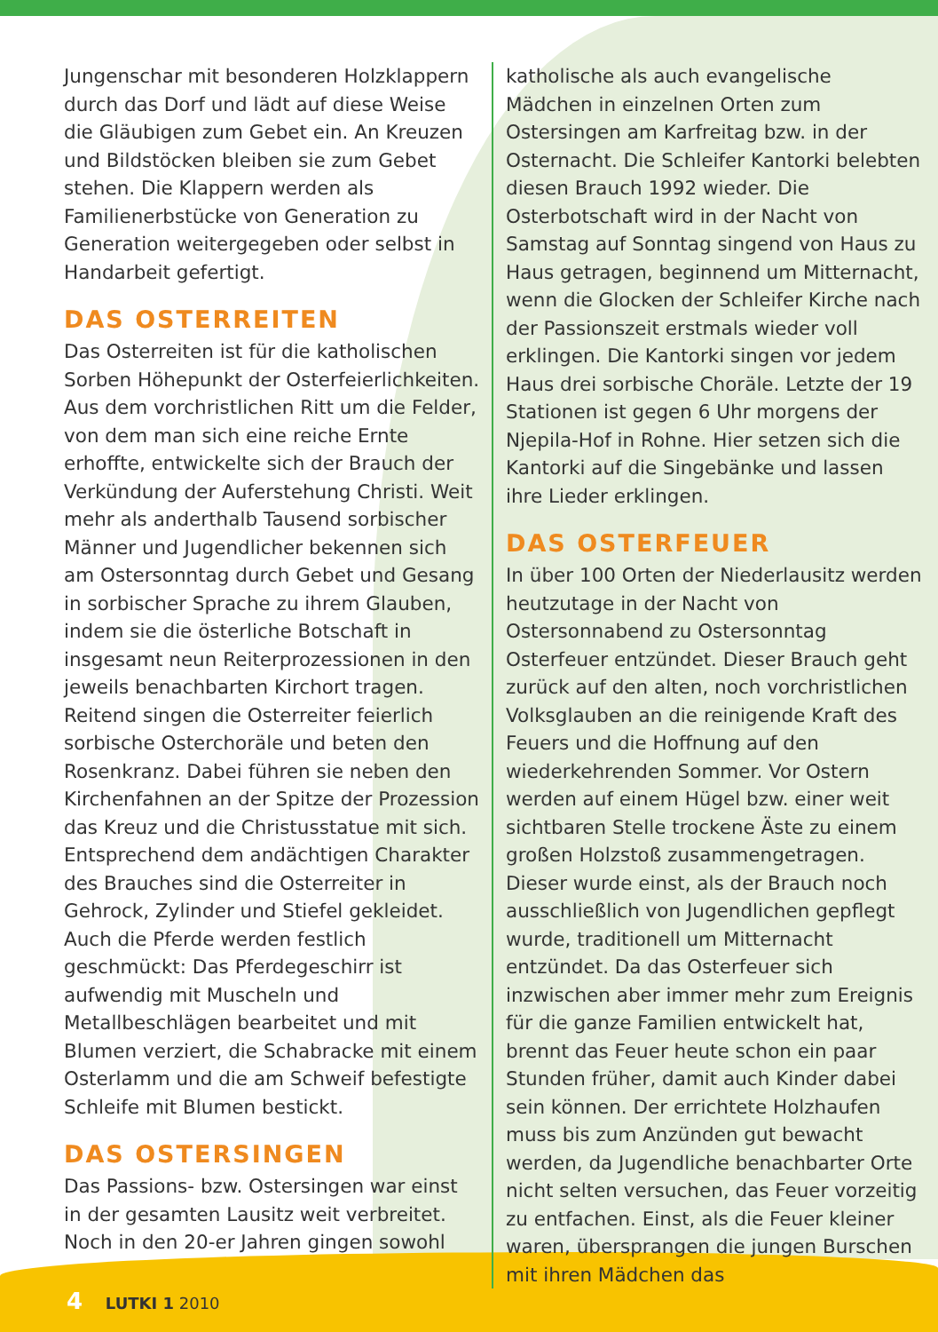Jungenschar mit besonderen Holzklappern durch das Dorf und lädt auf diese Weise die Gläubigen zum Gebet ein. An Kreuzen und Bildstöcken bleiben sie zum Gebet stehen. Die Klappern werden als Familienerbstücke von Generation zu Generation weitergegeben oder selbst in Handarbeit gefertigt.
DAS OSTERREITEN
Das Osterreiten ist für die katholischen Sorben Höhepunkt der Osterfeierlichkeiten. Aus dem vorchristlichen Ritt um die Felder, von dem man sich eine reiche Ernte erhoffte, entwickelte sich der Brauch der Verkündung der Auferstehung Christi. Weit mehr als anderthalb Tausend sorbischer Männer und Jugendlicher bekennen sich am Ostersonntag durch Gebet und Gesang in sorbischer Sprache zu ihrem Glauben, indem sie die österliche Botschaft in insgesamt neun Reiterprozessionen in den jeweils benachbarten Kirchort tragen. Reitend singen die Osterreiter feierlich sorbische Osterchoräle und beten den Rosenkranz. Dabei führen sie neben den Kirchenfahnen an der Spitze der Prozession das Kreuz und die Christusstatue mit sich. Entsprechend dem andächtigen Charakter des Brauches sind die Osterreiter in Gehrock, Zylinder und Stiefel gekleidet. Auch die Pferde werden festlich geschmückt: Das Pferdegeschirr ist aufwendig mit Muscheln und Metallbeschlägen bearbeitet und mit Blumen verziert, die Schabracke mit einem Osterlamm und die am Schweif befestigte Schleife mit Blumen bestickt.
DAS OSTERSINGEN
Das Passions- bzw. Ostersingen war einst in der gesamten Lausitz weit verbreitet. Noch in den 20-er Jahren gingen sowohl
katholische als auch evangelische Mädchen in einzelnen Orten zum Ostersingen am Karfreitag bzw. in der Osternacht. Die Schleifer Kantorki belebten diesen Brauch 1992 wieder. Die Osterbotschaft wird in der Nacht von Samstag auf Sonntag singend von Haus zu Haus getragen, beginnend um Mitternacht, wenn die Glocken der Schleifer Kirche nach der Passionszeit erstmals wieder voll erklingen. Die Kantorki singen vor jedem Haus drei sorbische Choräle. Letzte der 19 Stationen ist gegen 6 Uhr morgens der Njepila-Hof in Rohne. Hier setzen sich die Kantorki auf die Singebänke und lassen ihre Lieder erklingen.
DAS OSTERFEUER
In über 100 Orten der Niederlausitz werden heutzutage in der Nacht von Ostersonnabend zu Ostersonntag Osterfeuer entzündet. Dieser Brauch geht zurück auf den alten, noch vorchristlichen Volksglauben an die reinigende Kraft des Feuers und die Hoffnung auf den wiederkehrenden Sommer. Vor Ostern werden auf einem Hügel bzw. einer weit sichtbaren Stelle trockene Äste zu einem großen Holzstoß zusammengetragen. Dieser wurde einst, als der Brauch noch ausschließlich von Jugendlichen gepflegt wurde, traditionell um Mitternacht entzündet. Da das Osterfeuer sich inzwischen aber immer mehr zum Ereignis für die ganze Familien entwickelt hat, brennt das Feuer heute schon ein paar Stunden früher, damit auch Kinder dabei sein können. Der errichtete Holzhaufen muss bis zum Anzünden gut bewacht werden, da Jugendliche benachbarter Orte nicht selten versuchen, das Feuer vorzeitig zu entfachen. Einst, als die Feuer kleiner waren, übersprangen die jungen Burschen mit ihren Mädchen das
4 LUTKI 1 2010